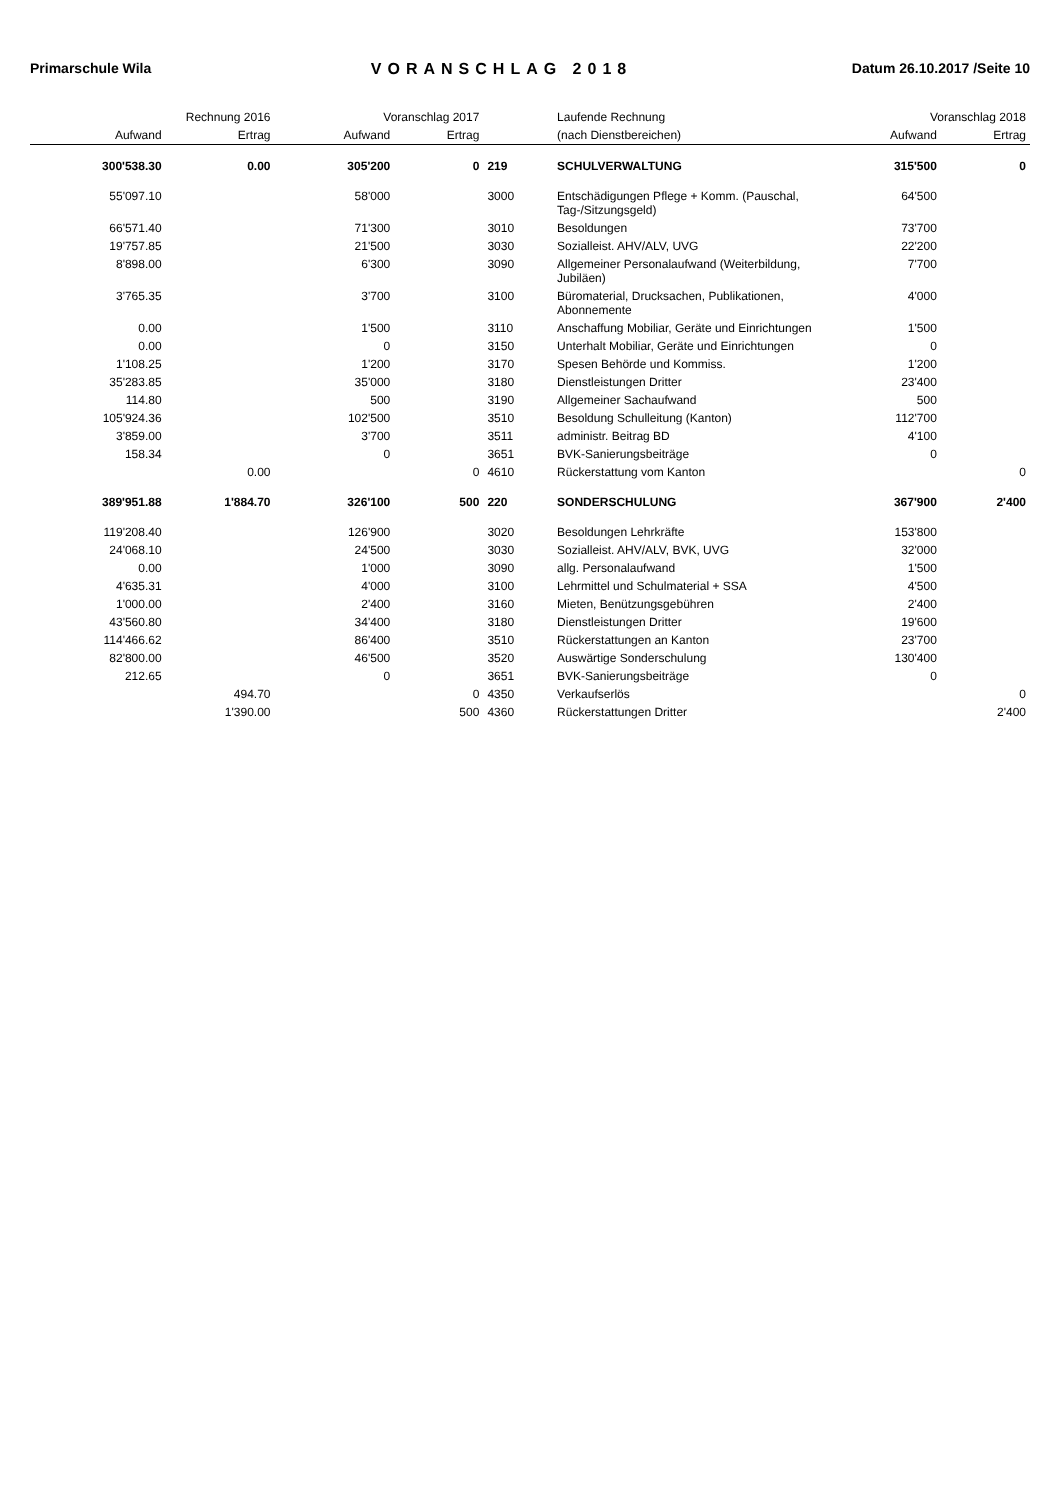Primarschule Wila VORANSCHLAG 2018 Datum 26.10.2017 /Seite 10
| Rechnung 2016 | | Voranschlag 2017 | | | Laufende Rechnung | Voranschlag 2018 | |
| --- | --- | --- | --- | --- | --- | --- | --- |
| Aufwand | Ertrag | Aufwand | Ertrag | | (nach Dienstbereichen) | Aufwand | Ertrag |
| 300'538.30 | 0.00 | 305'200 | 0 | 219 | SCHULVERWALTUNG | 315'500 | 0 |
| 55'097.10 | | 58'000 | | 3000 | Entschädigungen Pflege + Komm. (Pauschal, Tag-/Sitzungsgeld) | 64'500 | |
| 66'571.40 | | 71'300 | | 3010 | Besoldungen | 73'700 | |
| 19'757.85 | | 21'500 | | 3030 | Sozialleist. AHV/ALV, UVG | 22'200 | |
| 8'898.00 | | 6'300 | | 3090 | Allgemeiner Personalaufwand (Weiterbildung, Jubiläen) | 7'700 | |
| 3'765.35 | | 3'700 | | 3100 | Büromaterial, Drucksachen, Publikationen, Abonnemente | 4'000 | |
| 0.00 | | 1'500 | | 3110 | Anschaffung Mobiliar, Geräte und Einrichtungen | 1'500 | |
| 0.00 | | 0 | | 3150 | Unterhalt Mobiliar, Geräte und Einrichtungen | 0 | |
| 1'108.25 | | 1'200 | | 3170 | Spesen Behörde und Kommiss. | 1'200 | |
| 35'283.85 | | 35'000 | | 3180 | Dienstleistungen Dritter | 23'400 | |
| 114.80 | | 500 | | 3190 | Allgemeiner Sachaufwand | 500 | |
| 105'924.36 | | 102'500 | | 3510 | Besoldung Schulleitung (Kanton) | 112'700 | |
| 3'859.00 | | 3'700 | | 3511 | administr. Beitrag BD | 4'100 | |
| 158.34 | | 0 | | 3651 | BVK-Sanierungsbeiträge | 0 | |
| | 0.00 | | 0 | 4610 | Rückerstattung vom Kanton | | 0 |
| 389'951.88 | 1'884.70 | 326'100 | 500 | 220 | SONDERSCHULUNG | 367'900 | 2'400 |
| 119'208.40 | | 126'900 | | 3020 | Besoldungen Lehrkräfte | 153'800 | |
| 24'068.10 | | 24'500 | | 3030 | Sozialleist. AHV/ALV, BVK, UVG | 32'000 | |
| 0.00 | | 1'000 | | 3090 | allg. Personalaufwand | 1'500 | |
| 4'635.31 | | 4'000 | | 3100 | Lehrmittel und Schulmaterial + SSA | 4'500 | |
| 1'000.00 | | 2'400 | | 3160 | Mieten, Benützungsgebühren | 2'400 | |
| 43'560.80 | | 34'400 | | 3180 | Dienstleistungen Dritter | 19'600 | |
| 114'466.62 | | 86'400 | | 3510 | Rückerstattungen an Kanton | 23'700 | |
| 82'800.00 | | 46'500 | | 3520 | Auswärtige Sonderschulung | 130'400 | |
| 212.65 | | 0 | | 3651 | BVK-Sanierungsbeiträge | 0 | |
| | 494.70 | | 0 | 4350 | Verkaufserlös | | 0 |
| | 1'390.00 | | 500 | 4360 | Rückerstattungen Dritter | | 2'400 |